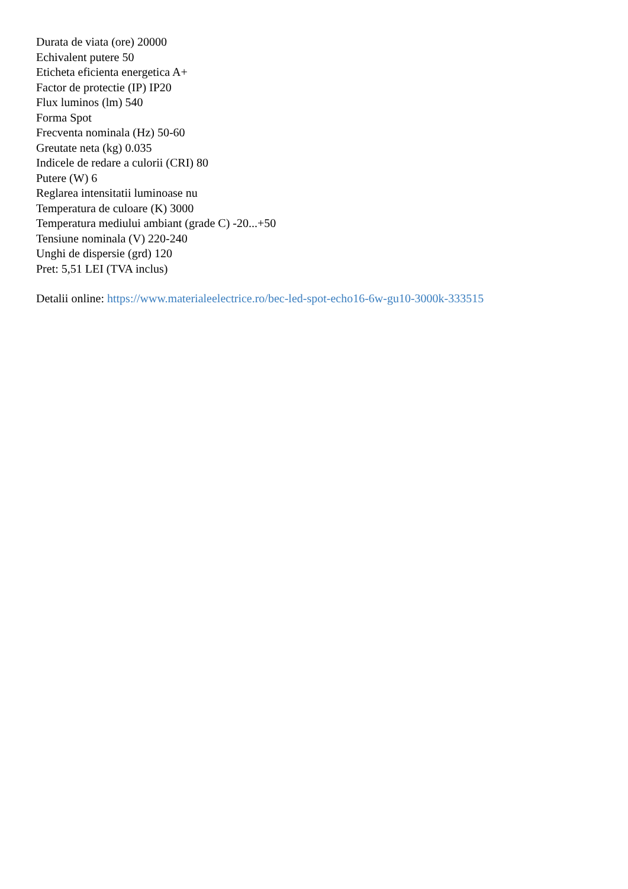Durata de viata (ore) 20000
Echivalent putere 50
Eticheta eficienta energetica A+
Factor de protectie (IP) IP20
Flux luminos (lm) 540
Forma Spot
Frecventa nominala (Hz) 50-60
Greutate neta (kg) 0.035
Indicele de redare a culorii (CRI) 80
Putere (W) 6
Reglarea intensitatii luminoase nu
Temperatura de culoare (K) 3000
Temperatura mediului ambiant (grade C) -20...+50
Tensiune nominala (V) 220-240
Unghi de dispersie (grd) 120
Pret: 5,51 LEI (TVA inclus)
Detalii online: https://www.materialeelectrice.ro/bec-led-spot-echo16-6w-gu10-3000k-333515